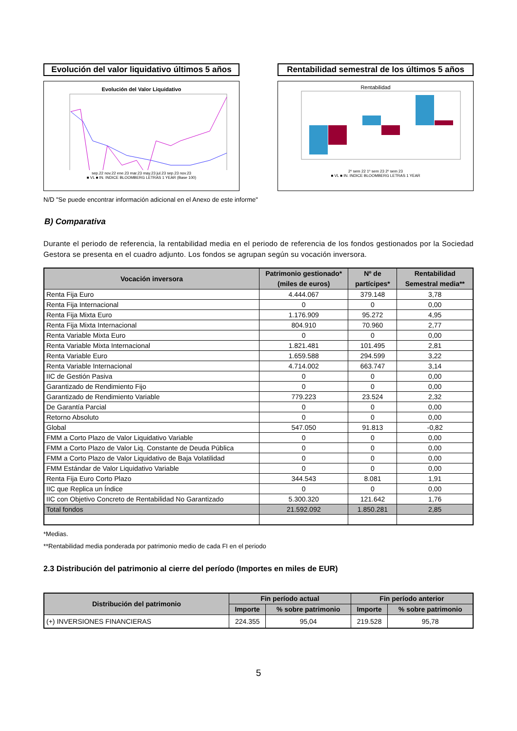Evolución del valor liquidativo últimos 5 años
Evolución del Valor Liquidativo
sep.22 nov.22 ene.23 mar.23 may.23 jul.23 sep.23 nov.23
■ VL ■ IN. INDICE BLOOMBERG LETRAS 1 YEAR (Base 100)
Rentabilidad semestral de los últimos 5 años
Rentabilidad
2º sem 22 1º sem 23 2º sem 23
■ VL ■ IN. INDICE BLOOMBERG LETRAS 1 YEAR
N/D "Se puede encontrar información adicional en el Anexo de este informe"
B) Comparativa
Durante el periodo de referencia, la rentabilidad media en el periodo de referencia de los fondos gestionados por la Sociedad Gestora se presenta en el cuadro adjunto. Los fondos se agrupan según su vocación inversora.
| Vocación inversora | Patrimonio gestionado* (miles de euros) | Nº de partícipes* | Rentabilidad Semestral media** |
| --- | --- | --- | --- |
| Renta Fija Euro | 4.444.067 | 379.148 | 3,78 |
| Renta Fija Internacional | 0 | 0 | 0,00 |
| Renta Fija Mixta Euro | 1.176.909 | 95.272 | 4,95 |
| Renta Fija Mixta Internacional | 804.910 | 70.960 | 2,77 |
| Renta Variable Mixta Euro | 0 | 0 | 0,00 |
| Renta Variable Mixta Internacional | 1.821.481 | 101.495 | 2,81 |
| Renta Variable Euro | 1.659.588 | 294.599 | 3,22 |
| Renta Variable Internacional | 4.714.002 | 663.747 | 3,14 |
| IIC de Gestión Pasiva | 0 | 0 | 0,00 |
| Garantizado de Rendimiento Fijo | 0 | 0 | 0,00 |
| Garantizado de Rendimiento Variable | 779.223 | 23.524 | 2,32 |
| De Garantía Parcial | 0 | 0 | 0,00 |
| Retorno Absoluto | 0 | 0 | 0,00 |
| Global | 547.050 | 91.813 | -0,82 |
| FMM a Corto Plazo de Valor Liquidativo Variable | 0 | 0 | 0,00 |
| FMM a Corto Plazo de Valor Liq. Constante de Deuda Pública | 0 | 0 | 0,00 |
| FMM a Corto Plazo de Valor Liquidativo de Baja Volatilidad | 0 | 0 | 0,00 |
| FMM Estándar de Valor Liquidativo Variable | 0 | 0 | 0,00 |
| Renta Fija Euro Corto Plazo | 344.543 | 8.081 | 1,91 |
| IIC que Replica un Índice | 0 | 0 | 0,00 |
| IIC con Objetivo Concreto de Rentabilidad No Garantizado | 5.300.320 | 121.642 | 1,76 |
| Total fondos | 21.592.092 | 1.850.281 | 2,85 |
*Medias.
**Rentabilidad media ponderada por patrimonio medio de cada FI en el periodo
2.3 Distribución del patrimonio al cierre del período (Importes en miles de EUR)
| Distribución del patrimonio | Fin período actual | | Fin período anterior | |
| --- | --- | --- | --- | --- |
| | Importe | % sobre patrimonio | Importe | % sobre patrimonio |
| (+) INVERSIONES FINANCIERAS | 224.355 | 95,04 | 219.528 | 95,78 |
5